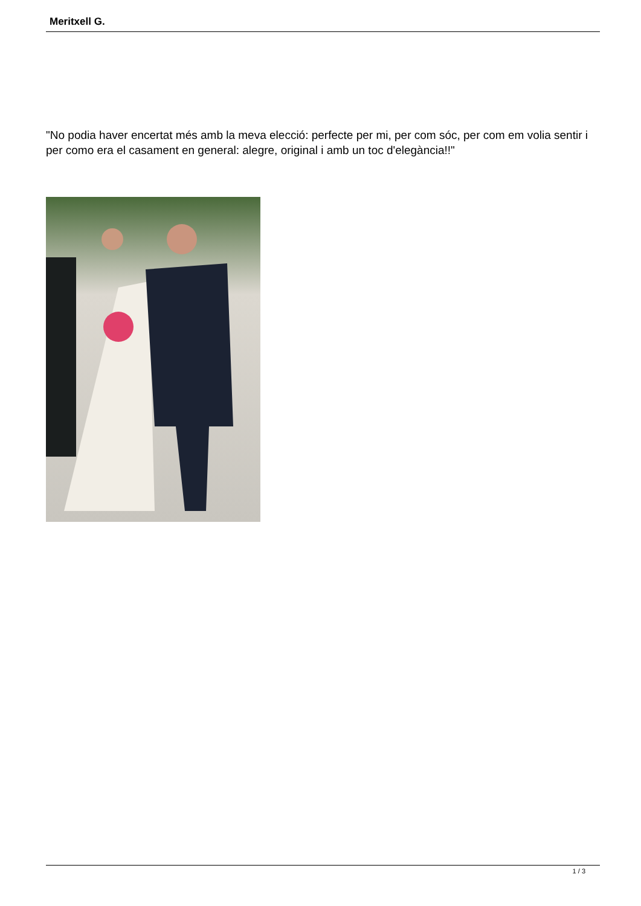Meritxell G.
"No podia haver encertat més amb la meva elecció: perfecte per mi, per com sóc, per com em volia sentir i per como era el casament en general: alegre, original i amb un toc d'elegància!!"
1 / 3